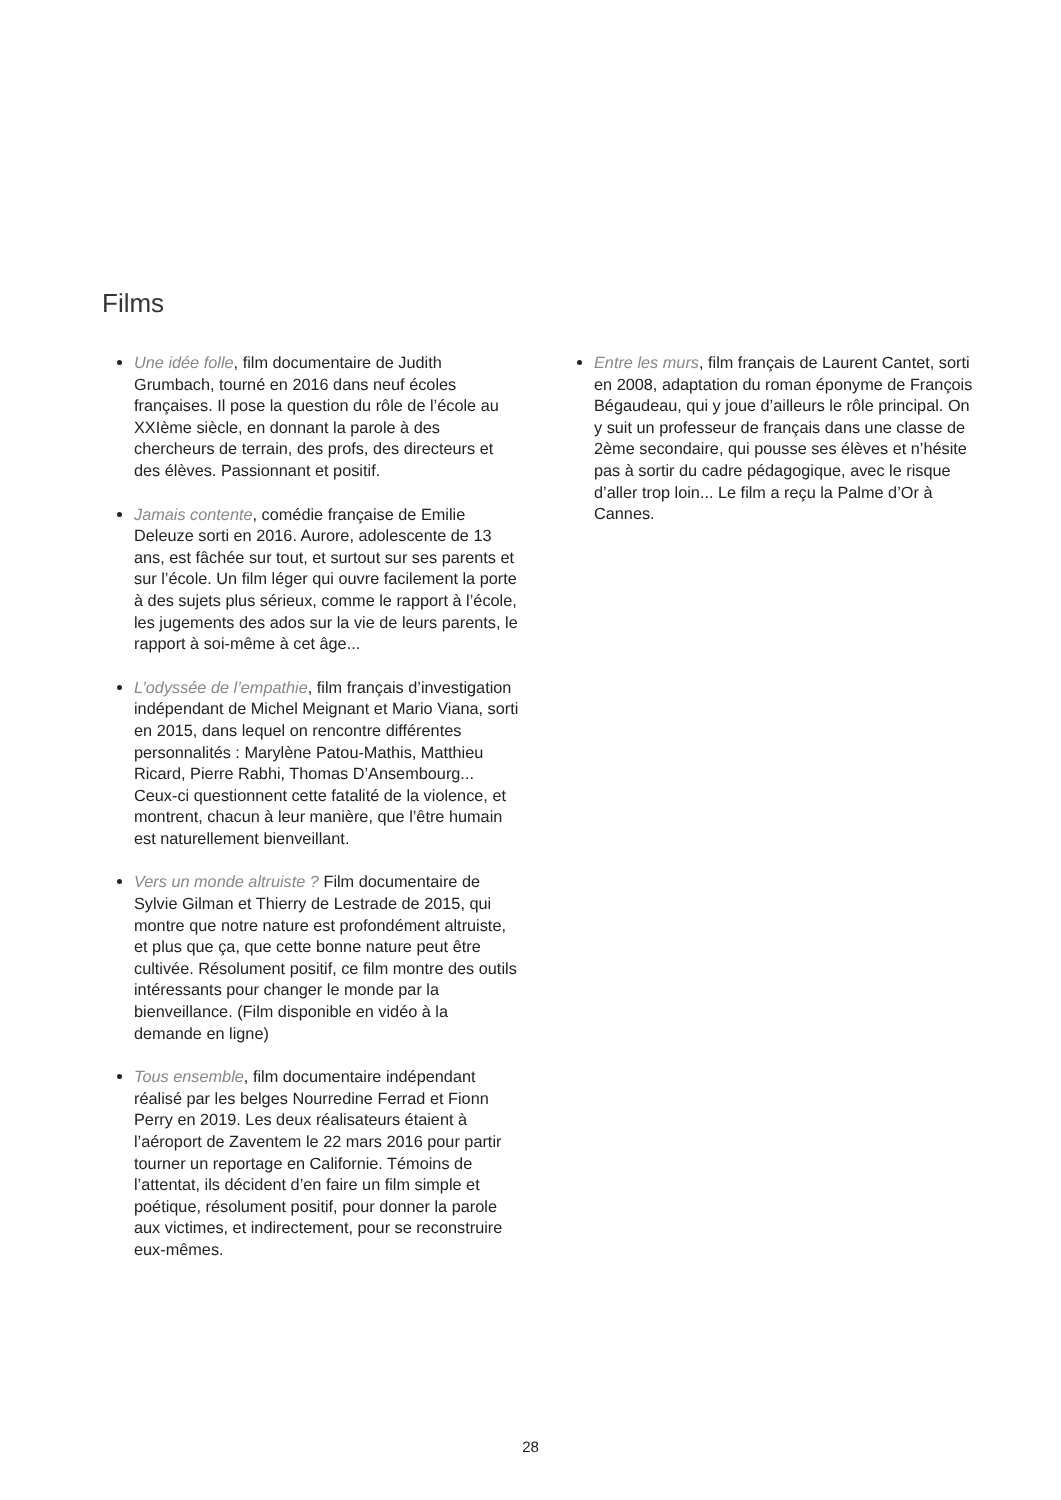Films
Une idée folle, film documentaire de Judith Grumbach, tourné en 2016 dans neuf écoles françaises. Il pose la question du rôle de l’école au XXIème siècle, en donnant la parole à des chercheurs de terrain, des profs, des directeurs et des élèves. Passionnant et positif.
Jamais contente, comédie française de Emilie Deleuze sorti en 2016. Aurore, adolescente de 13 ans, est fâchée sur tout, et surtout sur ses parents et sur l’école. Un film léger qui ouvre facilement la porte à des sujets plus sérieux, comme le rapport à l’école, les jugements des ados sur la vie de leurs parents, le rapport à soi-même à cet âge...
L’odyssée de l’empathie, film français d’investigation indépendant de Michel Meignant et Mario Viana, sorti en 2015, dans lequel on rencontre différentes personnalités : Marylène Patou-Mathis, Matthieu Ricard, Pierre Rabhi, Thomas D’Ansembourg... Ceux-ci questionnent cette fatalité de la violence, et montrent, chacun à leur manière, que l’être humain est naturellement bienveillant.
Vers un monde altruiste ? Film documentaire de Sylvie Gilman et Thierry de Lestrade de 2015, qui montre que notre nature est profondément altruiste, et plus que ça, que cette bonne nature peut être cultivée. Résolument positif, ce film montre des outils intéressants pour changer le monde par la bienveillance. (Film disponible en vidéo à la demande en ligne)
Tous ensemble, film documentaire indépendant réalisé par les belges Nourredine Ferrad et Fionn Perry en 2019. Les deux réalisateurs étaient à l’aéroport de Zaventem le 22 mars 2016 pour partir tourner un reportage en Californie. Témoins de l’attentat, ils décident d’en faire un film simple et poétique, résolument positif, pour donner la parole aux victimes, et indirectement, pour se reconstruire eux-mêmes.
Entre les murs, film français de Laurent Cantet, sorti en 2008, adaptation du roman éponyme de François Bégaudeau, qui y joue d’ailleurs le rôle principal. On y suit un professeur de français dans une classe de 2ème secondaire, qui pousse ses élèves et n’hésite pas à sortir du cadre pédagogique, avec le risque d’aller trop loin... Le film a reçu la Palme d’Or à Cannes.
28